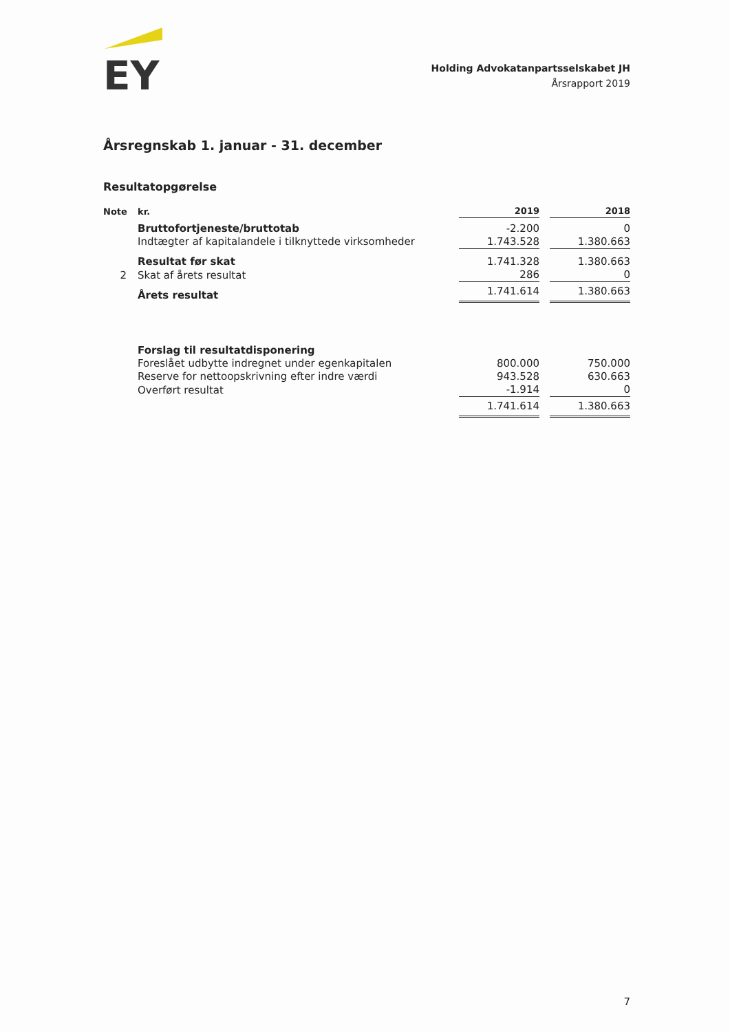EY
Holding Advokatanpartsselskabet JH
Årsrapport 2019
Årsregnskab 1. januar - 31. december
Resultatopgørelse
| Note | kr. | 2019 | | 2018 |
| --- | --- | --- | --- | --- |
| | Bruttofortjeneste/bruttotab | -2.200 | | 0 |
| | Indtægter af kapitalandele i tilknyttede virksomheder | 1.743.528 | | 1.380.663 |
| | Resultat før skat | 1.741.328 | | 1.380.663 |
| 2 | Skat af årets resultat | 286 | | 0 |
| | Årets resultat | 1.741.614 | | 1.380.663 |
| | Forslag til resultatdisponering | | | |
| | Foreslået udbytte indregnet under egenkapitalen | 800.000 | | 750.000 |
| | Reserve for nettoopskrivning efter indre værdi | 943.528 | | 630.663 |
| | Overført resultat | -1.914 | | 0 |
| | | 1.741.614 | | 1.380.663 |
7